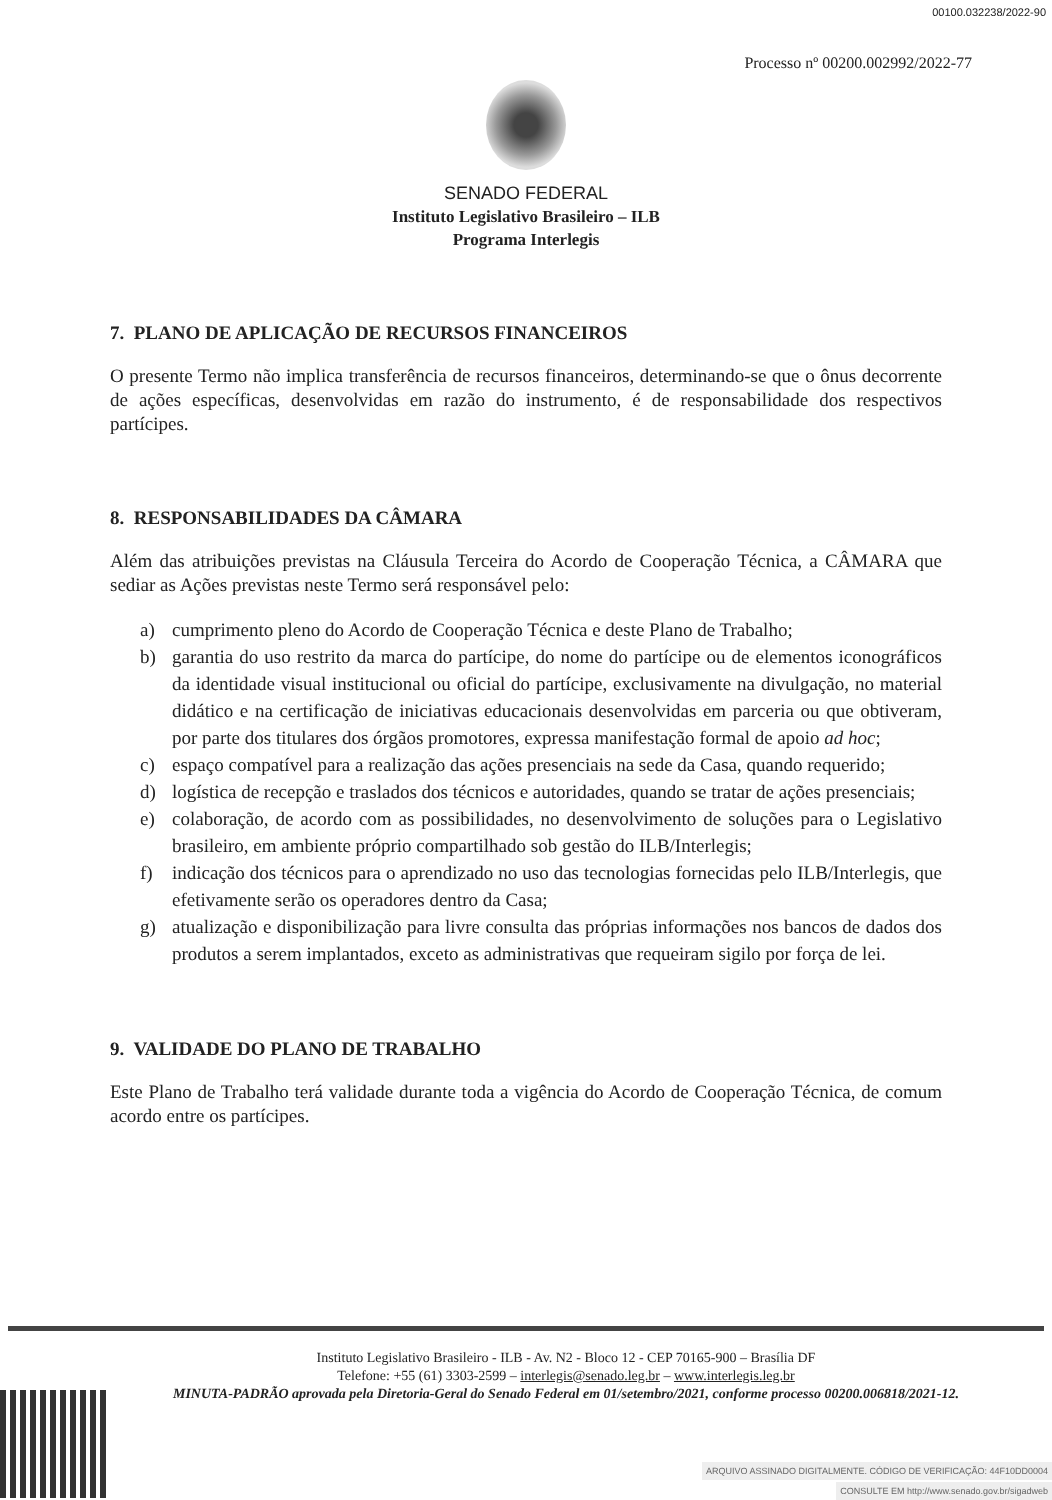00100.032238/2022-90
Processo nº 00200.002992/2022-77
SENADO FEDERAL
Instituto Legislativo Brasileiro – ILB
Programa Interlegis
7. PLANO DE APLICAÇÃO DE RECURSOS FINANCEIROS
O presente Termo não implica transferência de recursos financeiros, determinando-se que o ônus decorrente de ações específicas, desenvolvidas em razão do instrumento, é de responsabilidade dos respectivos partícipes.
8. RESPONSABILIDADES DA CÂMARA
Além das atribuições previstas na Cláusula Terceira do Acordo de Cooperação Técnica, a CÂMARA que sediar as Ações previstas neste Termo será responsável pelo:
a) cumprimento pleno do Acordo de Cooperação Técnica e deste Plano de Trabalho;
b) garantia do uso restrito da marca do partícipe, do nome do partícipe ou de elementos iconográficos da identidade visual institucional ou oficial do partícipe, exclusivamente na divulgação, no material didático e na certificação de iniciativas educacionais desenvolvidas em parceria ou que obtiveram, por parte dos titulares dos órgãos promotores, expressa manifestação formal de apoio ad hoc;
c) espaço compatível para a realização das ações presenciais na sede da Casa, quando requerido;
d) logística de recepção e traslados dos técnicos e autoridades, quando se tratar de ações presenciais;
e) colaboração, de acordo com as possibilidades, no desenvolvimento de soluções para o Legislativo brasileiro, em ambiente próprio compartilhado sob gestão do ILB/Interlegis;
f) indicação dos técnicos para o aprendizado no uso das tecnologias fornecidas pelo ILB/Interlegis, que efetivamente serão os operadores dentro da Casa;
g) atualização e disponibilização para livre consulta das próprias informações nos bancos de dados dos produtos a serem implantados, exceto as administrativas que requeiram sigilo por força de lei.
9. VALIDADE DO PLANO DE TRABALHO
Este Plano de Trabalho terá validade durante toda a vigência do Acordo de Cooperação Técnica, de comum acordo entre os partícipes.
Instituto Legislativo Brasileiro - ILB - Av. N2 - Bloco 12 - CEP 70165-900 – Brasília DF
Telefone: +55 (61) 3303-2599 – interlegis@senado.leg.br – www.interlegis.leg.br
MINUTA-PADRÃO aprovada pela Diretoria-Geral do Senado Federal em 01/setembro/2021, conforme processo 00200.006818/2021-12.
ARQUIVO ASSINADO DIGITALMENTE. CÓDIGO DE VERIFICAÇÃO: 44F10DD0004
CONSULTE EM http://www.senado.gov.br/sigadweb